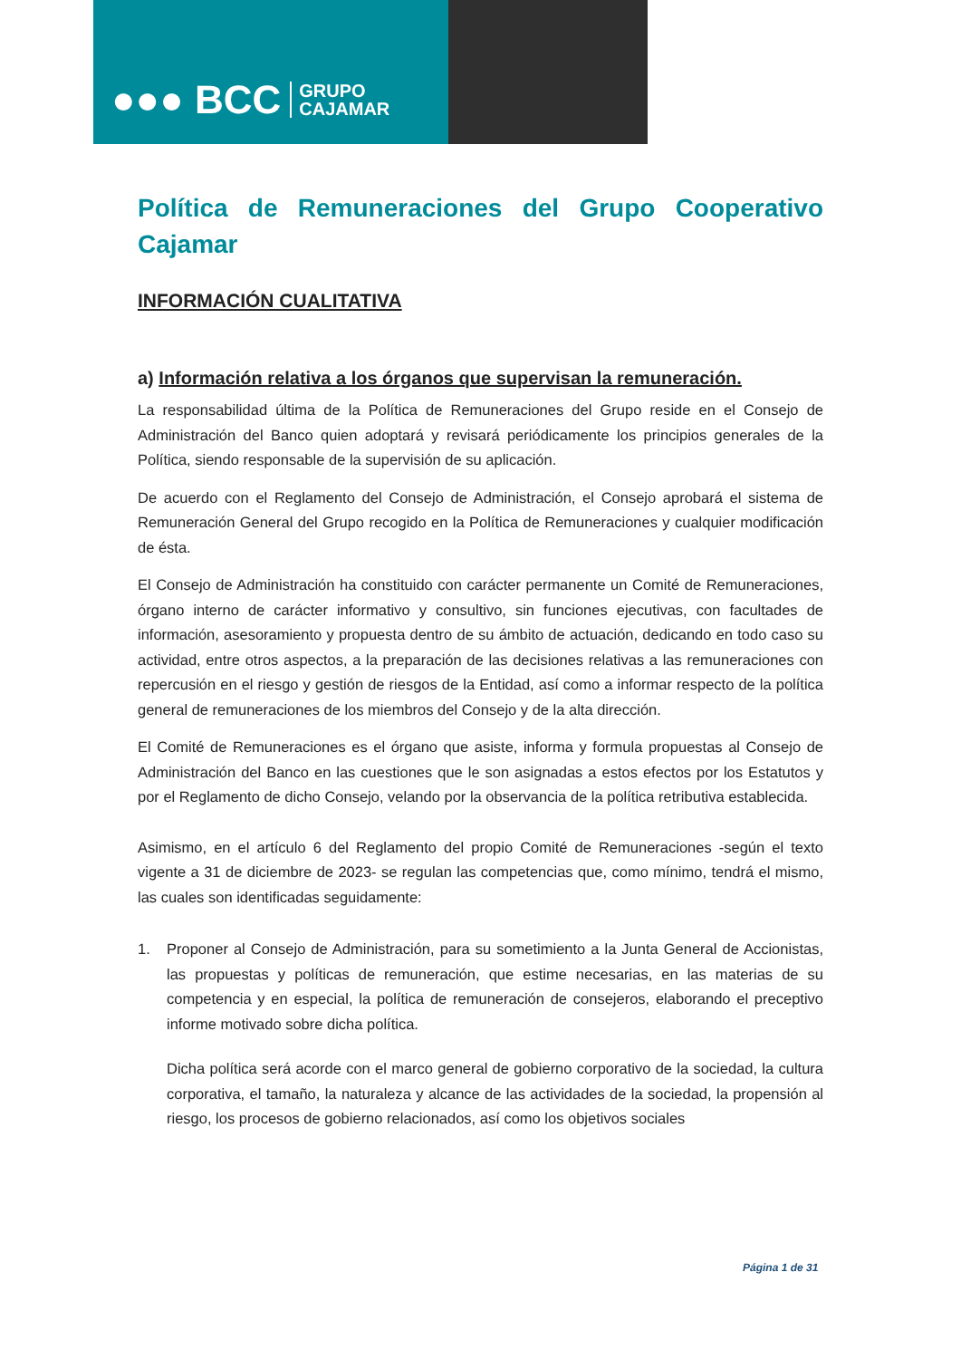●●● BCC GRUPO
CAJAMAR
Política de Remuneraciones del Grupo Cooperativo Cajamar
INFORMACIÓN CUALITATIVA
a) Información relativa a los órganos que supervisan la remuneración.
La responsabilidad última de la Política de Remuneraciones del Grupo reside en el Consejo de Administración del Banco quien adoptará y revisará periódicamente los principios generales de la Política, siendo responsable de la supervisión de su aplicación.
De acuerdo con el Reglamento del Consejo de Administración, el Consejo aprobará el sistema de Remuneración General del Grupo recogido en la Política de Remuneraciones y cualquier modificación de ésta.
El Consejo de Administración ha constituido con carácter permanente un Comité de Remuneraciones, órgano interno de carácter informativo y consultivo, sin funciones ejecutivas, con facultades de información, asesoramiento y propuesta dentro de su ámbito de actuación, dedicando en todo caso su actividad, entre otros aspectos, a la preparación de las decisiones relativas a las remuneraciones con repercusión en el riesgo y gestión de riesgos de la Entidad, así como a informar respecto de la política general de remuneraciones de los miembros del Consejo y de la alta dirección.
El Comité de Remuneraciones es el órgano que asiste, informa y formula propuestas al Consejo de Administración del Banco en las cuestiones que le son asignadas a estos efectos por los Estatutos y por el Reglamento de dicho Consejo, velando por la observancia de la política retributiva establecida.
Asimismo, en el artículo 6 del Reglamento del propio Comité de Remuneraciones -según el texto vigente a 31 de diciembre de 2023- se regulan las competencias que, como mínimo, tendrá el mismo, las cuales son identificadas seguidamente:
1. Proponer al Consejo de Administración, para su sometimiento a la Junta General de Accionistas, las propuestas y políticas de remuneración, que estime necesarias, en las materias de su competencia y en especial, la política de remuneración de consejeros, elaborando el preceptivo informe motivado sobre dicha política.
Dicha política será acorde con el marco general de gobierno corporativo de la sociedad, la cultura corporativa, el tamaño, la naturaleza y alcance de las actividades de la sociedad, la propensión al riesgo, los procesos de gobierno relacionados, así como los objetivos sociales
Página 1 de 31